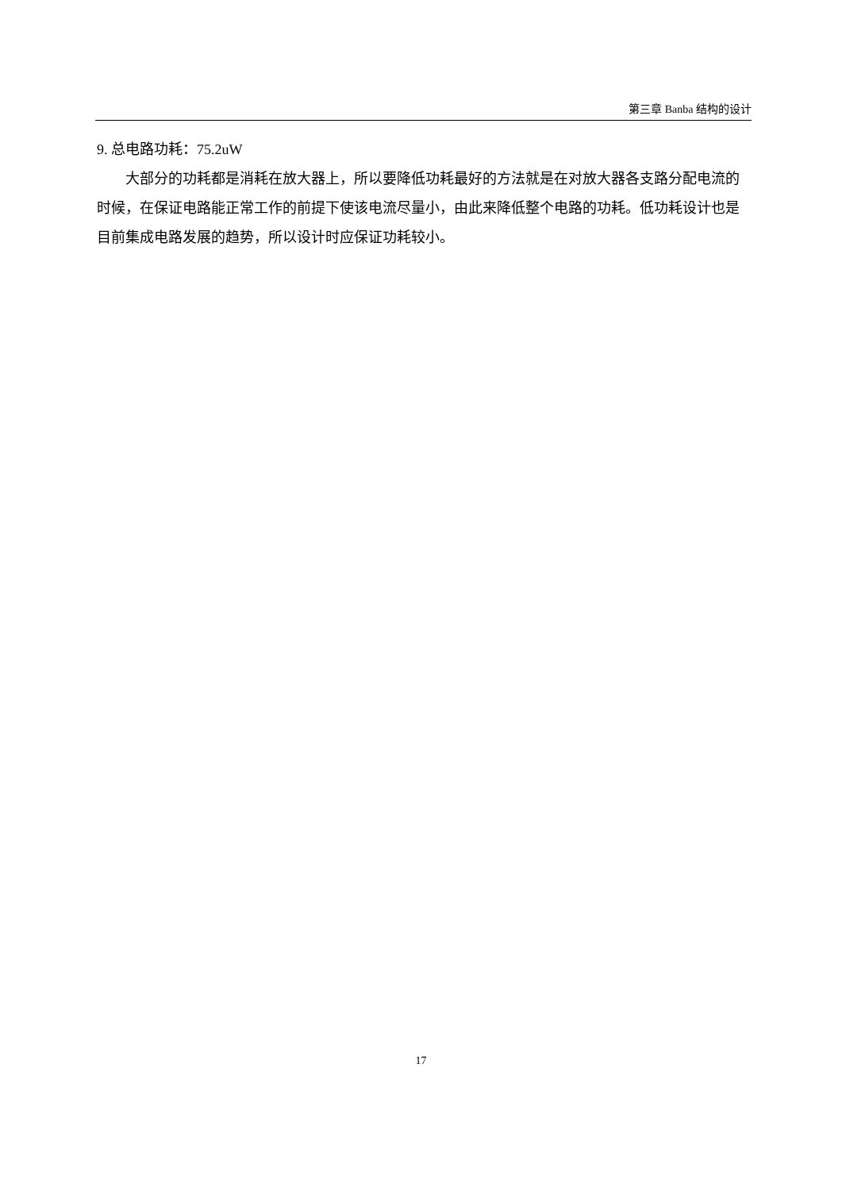第三章 Banba 结构的设计
9. 总电路功耗：75.2uW
大部分的功耗都是消耗在放大器上，所以要降低功耗最好的方法就是在对放大器各支路分配电流的时候，在保证电路能正常工作的前提下使该电流尽量小，由此来降低整个电路的功耗。低功耗设计也是目前集成电路发展的趋势，所以设计时应保证功耗较小。
17